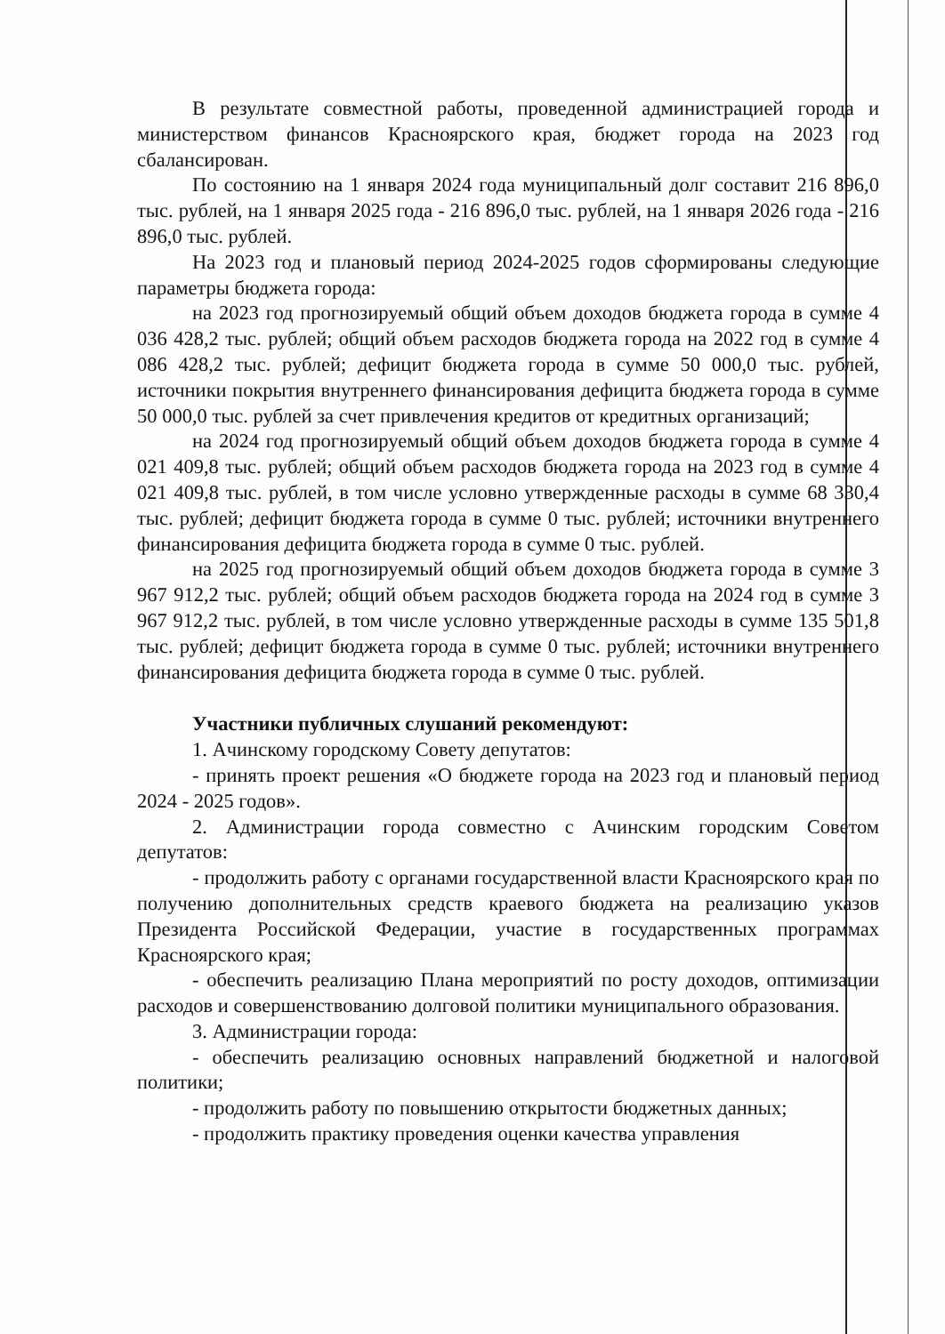В результате совместной работы, проведенной администрацией города и министерством финансов Красноярского края, бюджет города на 2023 год сбалансирован.
По состоянию на 1 января 2024 года муниципальный долг составит 216 896,0 тыс. рублей, на 1 января 2025 года - 216 896,0 тыс. рублей, на 1 января 2026 года - 216 896,0 тыс. рублей.
На 2023 год и плановый период 2024-2025 годов сформированы следующие параметры бюджета города:
на 2023 год прогнозируемый общий объем доходов бюджета города в сумме 4 036 428,2 тыс. рублей; общий объем расходов бюджета города на 2022 год в сумме 4 086 428,2 тыс. рублей; дефицит бюджета города в сумме 50 000,0 тыс. рублей, источники покрытия внутреннего финансирования дефицита бюджета города в сумме 50 000,0 тыс. рублей за счет привлечения кредитов от кредитных организаций;
на 2024 год прогнозируемый общий объем доходов бюджета города в сумме 4 021 409,8 тыс. рублей; общий объем расходов бюджета города на 2023 год в сумме 4 021 409,8 тыс. рублей, в том числе условно утвержденные расходы в сумме 68 330,4 тыс. рублей; дефицит бюджета города в сумме 0 тыс. рублей; источники внутреннего финансирования дефицита бюджета города в сумме 0 тыс. рублей.
на 2025 год прогнозируемый общий объем доходов бюджета города в сумме 3 967 912,2 тыс. рублей; общий объем расходов бюджета города на 2024 год в сумме 3 967 912,2 тыс. рублей, в том числе условно утвержденные расходы в сумме 135 501,8 тыс. рублей; дефицит бюджета города в сумме 0 тыс. рублей; источники внутреннего финансирования дефицита бюджета города в сумме 0 тыс. рублей.
Участники публичных слушаний рекомендуют:
1. Ачинскому городскому Совету депутатов:
- принять проект решения «О бюджете города на 2023 год и плановый период 2024 - 2025 годов».
2. Администрации города совместно с Ачинским городским Советом депутатов:
- продолжить работу с органами государственной власти Красноярского края по получению дополнительных средств краевого бюджета на реализацию указов Президента Российской Федерации, участие в государственных программах Красноярского края;
- обеспечить реализацию Плана мероприятий по росту доходов, оптимизации расходов и совершенствованию долговой политики муниципального образования.
3. Администрации города:
- обеспечить реализацию основных направлений бюджетной и налоговой политики;
- продолжить работу по повышению открытости бюджетных данных;
- продолжить практику проведения оценки качества управления